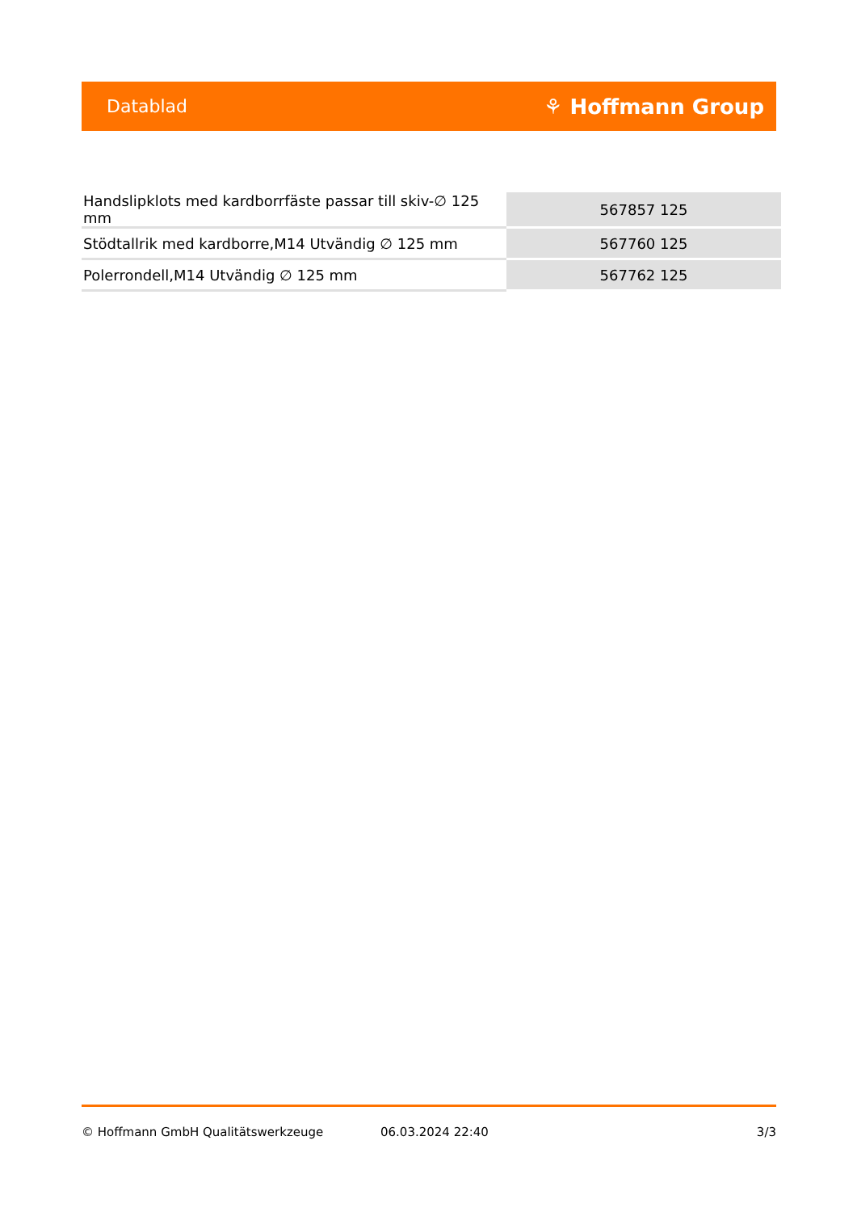Datablad ⚘ Hoffmann Group
| Handslipklots med kardborrfäste passar till skiv-∅ 125 mm | 567857 125 |
| Stödtallrik med kardborre,M14 Utvändig ∅ 125 mm | 567760 125 |
| Polerrondell,M14 Utvändig ∅ 125 mm | 567762 125 |
© Hoffmann GmbH Qualitätswerkzeuge 06.03.2024 22:40 3/3